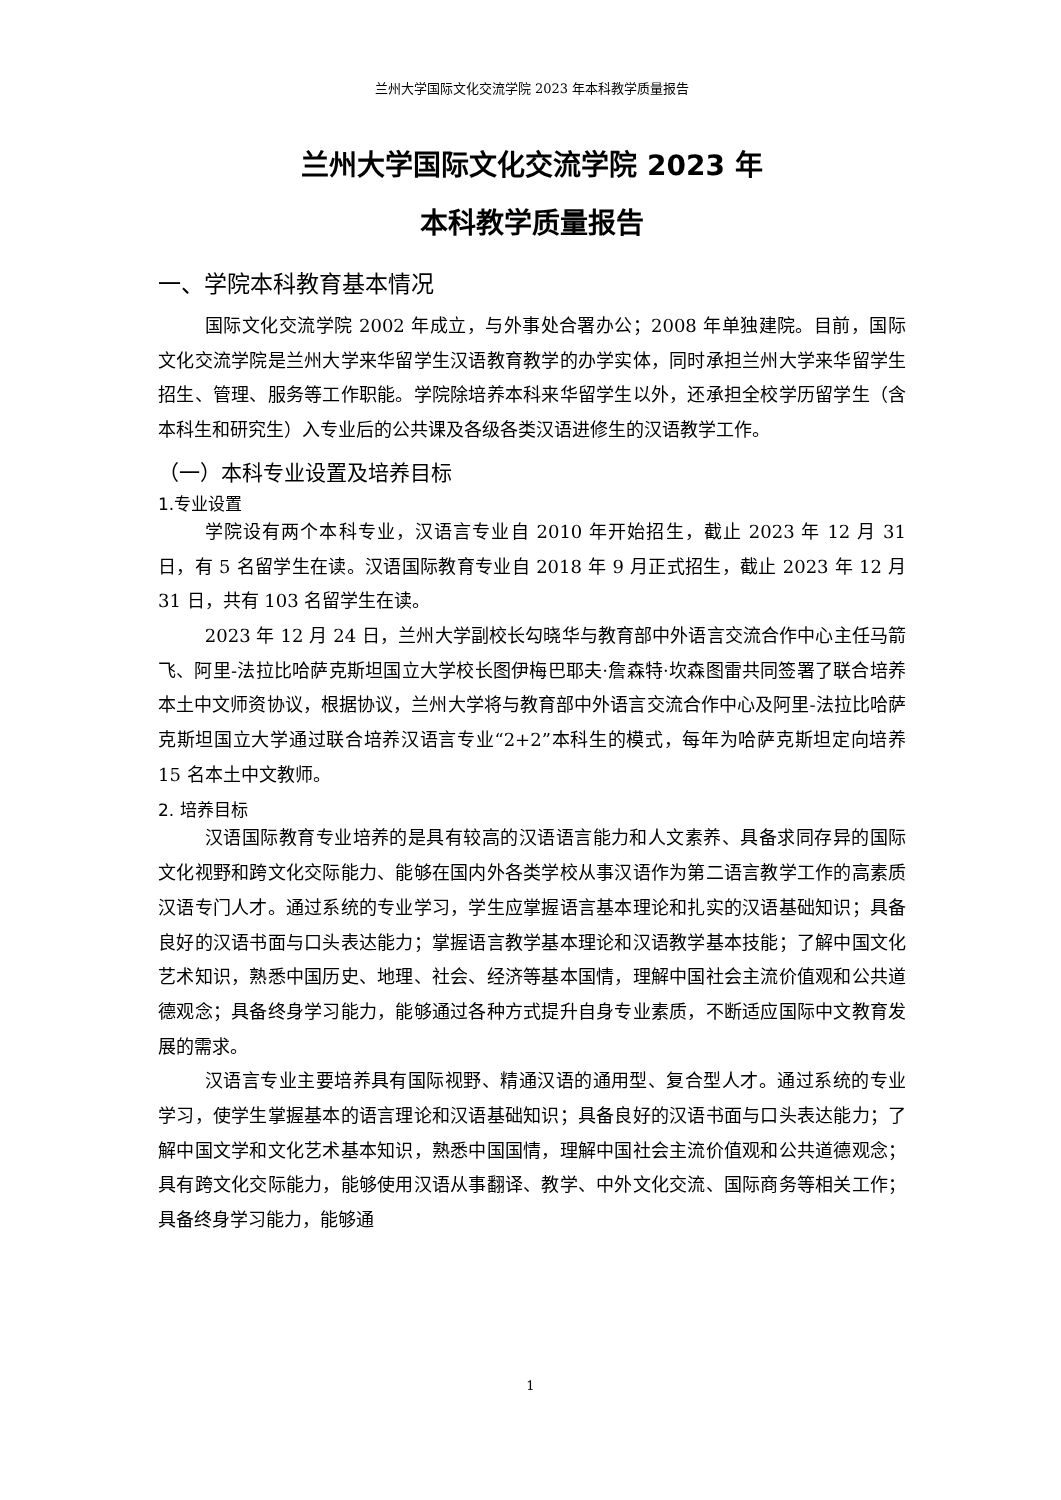兰州大学国际文化交流学院 2023 年本科教学质量报告
兰州大学国际文化交流学院 2023 年
本科教学质量报告
一、学院本科教育基本情况
国际文化交流学院 2002 年成立，与外事处合署办公；2008 年单独建院。目前，国际文化交流学院是兰州大学来华留学生汉语教育教学的办学实体，同时承担兰州大学来华留学生招生、管理、服务等工作职能。学院除培养本科来华留学生以外，还承担全校学历留学生（含本科生和研究生）入专业后的公共课及各级各类汉语进修生的汉语教学工作。
（一）本科专业设置及培养目标
1.专业设置
学院设有两个本科专业，汉语言专业自 2010 年开始招生，截止 2023 年 12 月 31 日，有 5 名留学生在读。汉语国际教育专业自 2018 年 9 月正式招生，截止 2023 年 12 月 31 日，共有 103 名留学生在读。
2023 年 12 月 24 日，兰州大学副校长勾晓华与教育部中外语言交流合作中心主任马箭飞、阿里-法拉比哈萨克斯坦国立大学校长图伊梅巴耶夫·詹森特·坎森图雷共同签署了联合培养本土中文师资协议，根据协议，兰州大学将与教育部中外语言交流合作中心及阿里-法拉比哈萨克斯坦国立大学通过联合培养汉语言专业“2+2”本科生的模式，每年为哈萨克斯坦定向培养 15 名本土中文教师。
2. 培养目标
汉语国际教育专业培养的是具有较高的汉语语言能力和人文素养、具备求同存异的国际文化视野和跨文化交际能力、能够在国内外各类学校从事汉语作为第二语言教学工作的高素质汉语专门人才。通过系统的专业学习，学生应掌握语言基本理论和扎实的汉语基础知识；具备良好的汉语书面与口头表达能力；掌握语言教学基本理论和汉语教学基本技能；了解中国文化艺术知识，熟悉中国历史、地理、社会、经济等基本国情，理解中国社会主流价值观和公共道德观念；具备终身学习能力，能够通过各种方式提升自身专业素质，不断适应国际中文教育发展的需求。
汉语言专业主要培养具有国际视野、精通汉语的通用型、复合型人才。通过系统的专业学习，使学生掌握基本的语言理论和汉语基础知识；具备良好的汉语书面与口头表达能力；了解中国文学和文化艺术基本知识，熟悉中国国情，理解中国社会主流价值观和公共道德观念；具有跨文化交际能力，能够使用汉语从事翻译、教学、中外文化交流、国际商务等相关工作；具备终身学习能力，能够通
1